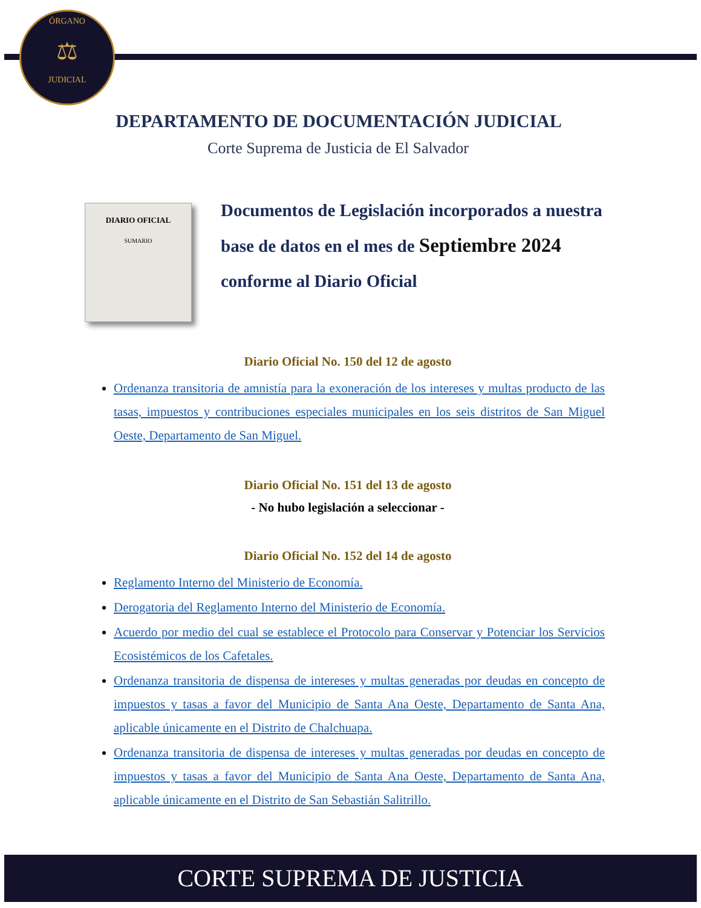ÓRGANO
⚖
JUDICIAL
DEPARTAMENTO DE DOCUMENTACIÓN JUDICIAL
Corte Suprema de Justicia de El Salvador
DIARIO OFICIAL
SUMARIO
Documentos de Legislación incorporados a nuestra base de datos en el mes de Septiembre 2024 conforme al Diario Oficial
Diario Oficial No. 150 del 12 de agosto
Ordenanza transitoria de amnistía para la exoneración de los intereses y multas producto de las tasas, impuestos y contribuciones especiales municipales en los seis distritos de San Miguel Oeste, Departamento de San Miguel.
Diario Oficial No. 151 del 13 de agosto
- No hubo legislación a seleccionar -
Diario Oficial No. 152 del 14 de agosto
Reglamento Interno del Ministerio de Economía.
Derogatoria del Reglamento Interno del Ministerio de Economía.
Acuerdo por medio del cual se establece el Protocolo para Conservar y Potenciar los Servicios Ecosistémicos de los Cafetales.
Ordenanza transitoria de dispensa de intereses y multas generadas por deudas en concepto de impuestos y tasas a favor del Municipio de Santa Ana Oeste, Departamento de Santa Ana, aplicable únicamente en el Distrito de Chalchuapa.
Ordenanza transitoria de dispensa de intereses y multas generadas por deudas en concepto de impuestos y tasas a favor del Municipio de Santa Ana Oeste, Departamento de Santa Ana, aplicable únicamente en el Distrito de San Sebastián Salitrillo.
CORTE SUPREMA DE JUSTICIA